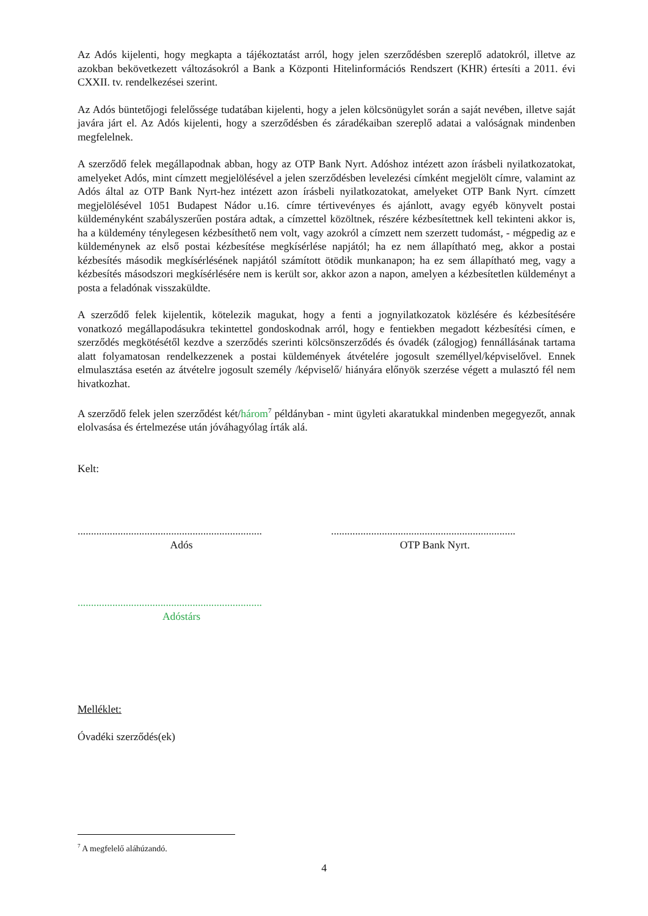Az Adós kijelenti, hogy megkapta a tájékoztatást arról, hogy jelen szerződésben szereplő adatokról, illetve az azokban bekövetkezett változásokról a Bank a Központi Hitelinformációs Rendszert (KHR) értesíti a 2011. évi CXXII. tv. rendelkezései szerint.
Az Adós büntetőjogi felelőssége tudatában kijelenti, hogy a jelen kölcsönügylet során a saját nevében, illetve saját javára járt el. Az Adós kijelenti, hogy a szerződésben és záradékaiban szereplő adatai a valóságnak mindenben megfelelnek.
A szerződő felek megállapodnak abban, hogy az OTP Bank Nyrt. Adóshoz intézett azon írásbeli nyilatkozatokat, amelyeket Adós, mint címzett megjelölésével a jelen szerződésben levelezési címként megjelölt címre, valamint az Adós által az OTP Bank Nyrt-hez intézett azon írásbeli nyilatkozatokat, amelyeket OTP Bank Nyrt. címzett megjelölésével 1051 Budapest Nádor u.16. címre tértivevényes és ajánlott, avagy egyéb könyvelt postai küldeményként szabályszerűen postára adtak, a címzettel közöltnek, részére kézbesítettnek kell tekinteni akkor is, ha a küldemény ténylegesen kézbesíthető nem volt, vagy azokról a címzett nem szerzett tudomást, - mégpedig az e küldeménynek az első postai kézbesítése megkísérlése napjától; ha ez nem állapítható meg, akkor a postai kézbesítés második megkísérlésének napjától számított ötödik munkanapon; ha ez sem állapítható meg, vagy a kézbesítés másodszori megkísérlésére nem is került sor, akkor azon a napon, amelyen a kézbesítetlen küldeményt a posta a feladónak visszaküldte.
A szerződő felek kijelentik, kötelezik magukat, hogy a fenti a jognyilatkozatok közlésére és kézbesítésére vonatkozó megállapodásukra tekintettel gondoskodnak arról, hogy e fentiekben megadott kézbesítési címen, e szerződés megkötésétől kezdve a szerződés szerinti kölcsönszerződés és óvadék (zálogjog) fennállásának tartama alatt folyamatosan rendelkezzenek a postai küldemények átvételére jogosult személlyel/képviselővel. Ennek elmulasztása esetén az átvételre jogosult személy /képviselő/ hiányára előnyök szerzése végett a mulasztó fél nem hivatkozhat.
A szerződő felek jelen szerződést két/három<sup>7</sup> példányban - mint ügyleti akaratukkal mindenben megegyezőt, annak elolvasása és értelmezése után jóváhagyólag írták alá.
Kelt:
.....................................................................
Adós
.....................................................................
OTP Bank Nyrt.
.....................................................................
Adóstárs
Melléklet:
Óvadéki szerződés(ek)
<sup>7</sup> A megfelelő aláhúzandó.
4